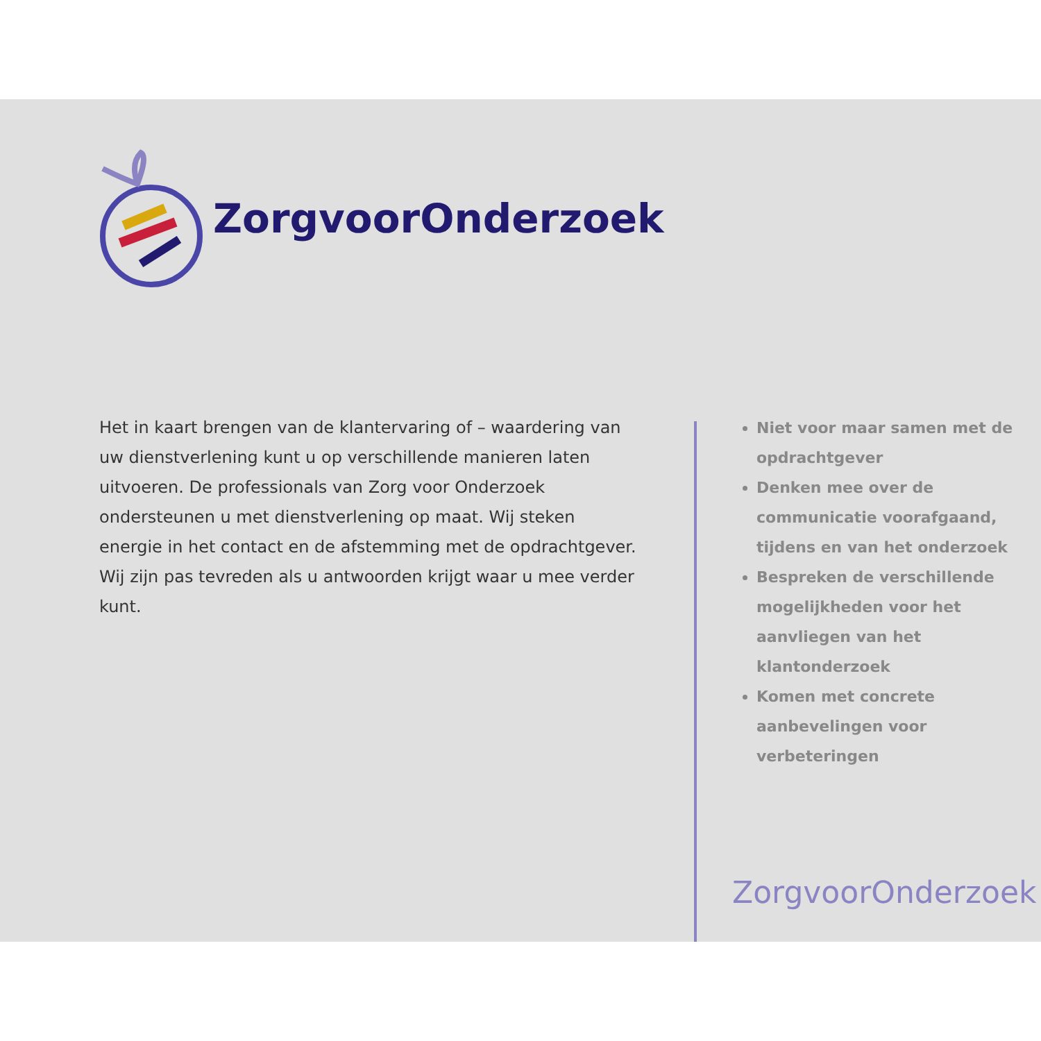ZorgvoorOnderzoek
Het in kaart brengen van de klantervaring of – waardering van uw dienstverlening kunt u op verschillende manieren laten uitvoeren. De professionals van Zorg voor Onderzoek ondersteunen u met dienstverlening op maat. Wij steken energie in het contact en de afstemming met de opdrachtgever. Wij zijn pas tevreden als u antwoorden krijgt waar u mee verder kunt.
Niet voor maar samen met de opdrachtgever
Denken mee over de communicatie voorafgaand, tijdens en van het onderzoek
Bespreken de verschillende mogelijkheden voor het aanvliegen van het klantonderzoek
Komen met concrete aanbevelingen voor verbeteringen
ZorgvoorOnderzoek